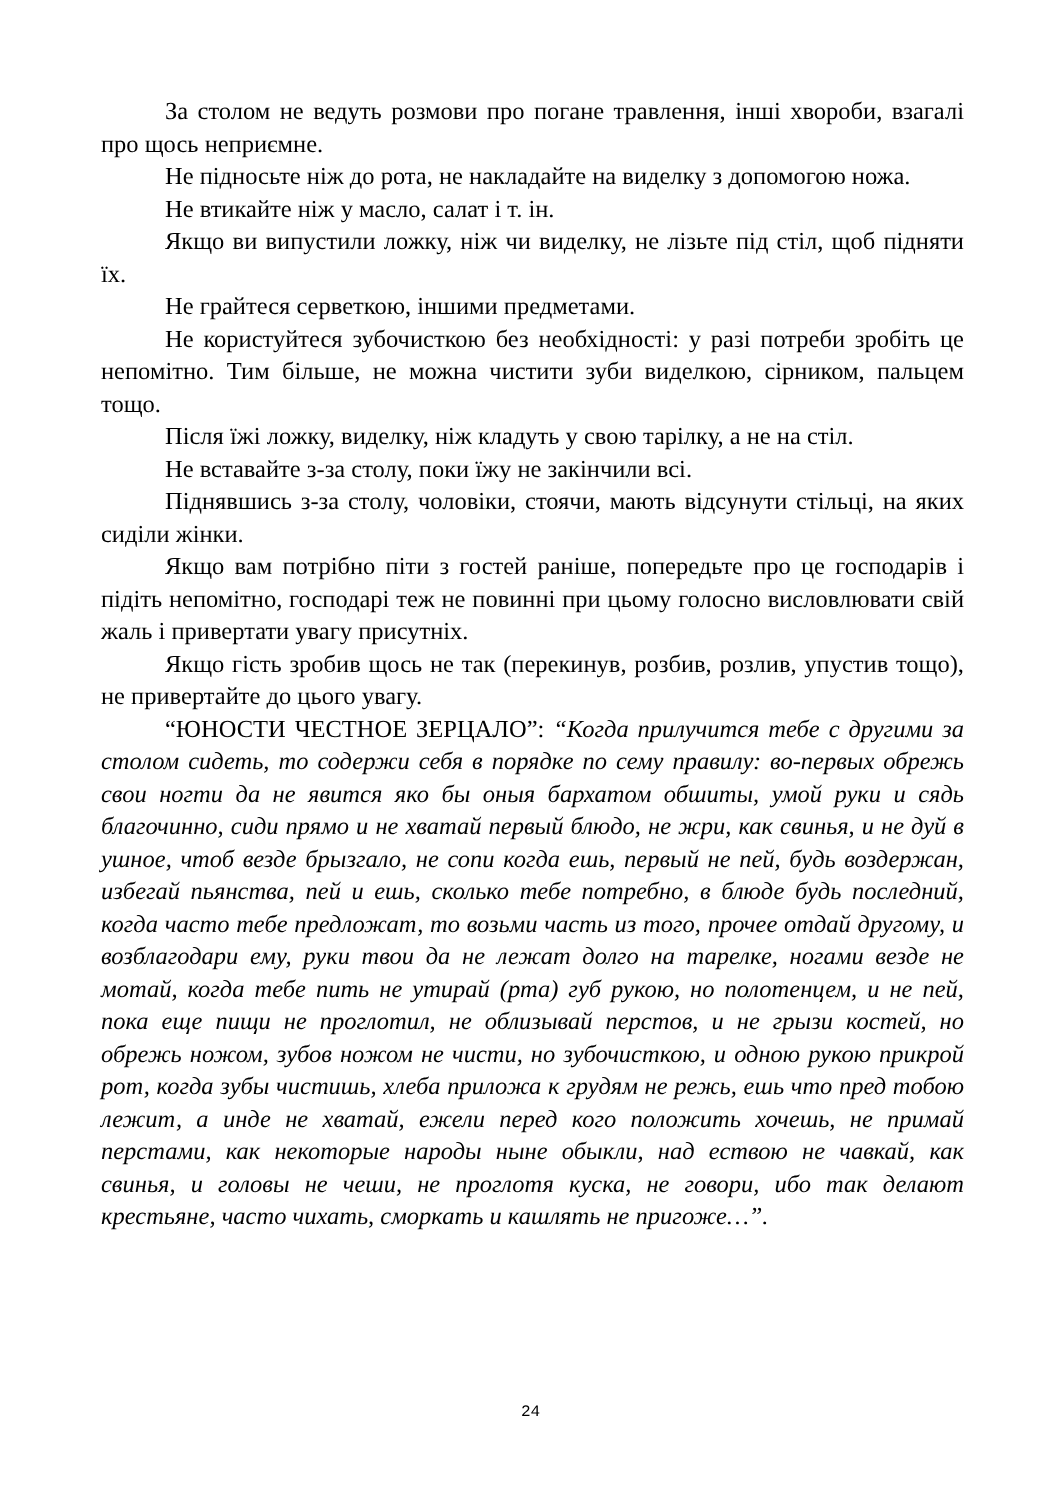За столом не ведуть розмови про погане травлення, інші хвороби, взагалі про щось неприємне.
Не підносьте ніж до рота, не накладайте на виделку з допомогою ножа.
Не втикайте ніж у масло, салат і т. ін.
Якщо ви випустили ложку, ніж чи виделку, не лізьте під стіл, щоб підняти їх.
Не грайтеся серветкою, іншими предметами.
Не користуйтеся зубочисткою без необхідності: у разі потреби зробіть це непомітно. Тим більше, не можна чистити зуби виделкою, сірником, пальцем тощо.
Після їжі ложку, виделку, ніж кладуть у свою тарілку, а не на стіл.
Не вставайте з-за столу, поки їжу не закінчили всі.
Піднявшись з-за столу, чоловіки, стоячи, мають відсунути стільці, на яких сиділи жінки.
Якщо вам потрібно піти з гостей раніше, попередьте про це господарів і підіть непомітно, господарі теж не повинні при цьому голосно висловлювати свій жаль і привертати увагу присутніх.
Якщо гість зробив щось не так (перекинув, розбив, розлив, упустив тощо), не привертайте до цього увагу.
“ЮНОСТИ ЧЕСТНОЕ ЗЕРЦАЛО”: “Когда прилучится тебе с другими за столом сидеть, то содержи себя в порядке по сему правилу: во-первых обрежь свои ногти да не явится яко бы оныя бархатом обшиты, умой руки и сядь благочинно, сиди прямо и не хватай первый блюдо, не жри, как свинья, и не дуй в ушное, чтоб везде брызгало, не сопи когда ешь, первый не пей, будь воздержан, избегай пьянства, пей и ешь, сколько тебе потребно, в блюде будь последний, когда часто тебе предложат, то возьми часть из того, прочее отдай другому, и возблагодари ему, руки твои да не лежат долго на тарелке, ногами везде не мотай, когда тебе пить не утирай (рта) губ рукою, но полотенцем, и не пей, пока еще пищи не проглотил, не облизывай перстов, и не грызи костей, но обрежь ножом, зубов ножом не чисти, но зубочисткою, и одною рукою прикрой рот, когда зубы чистишь, хлеба приложа к грудям не режь, ешь что пред тобою лежит, а инде не хватай, ежели перед кого положить хочешь, не примай перстами, как некоторые народы ныне обыкли, над ествою не чавкай, как свинья, и головы не чеши, не проглотя куска, не говори, ибо так делают крестьяне, часто чихать, сморкать и кашлять не пригоже…”.
24